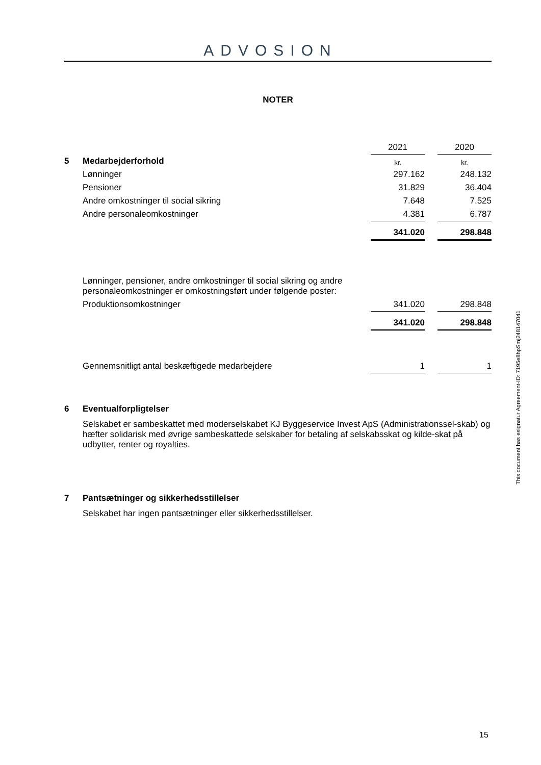ADVOSION
NOTER
| | | 2021 | | 2020 |
| 5 | Medarbejderforhold | kr. | | kr. |
| | Lønninger | 297.162 | | 248.132 |
| | Pensioner | 31.829 | | 36.404 |
| | Andre omkostninger til social sikring | 7.648 | | 7.525 |
| | Andre personaleomkostninger | 4.381 | | 6.787 |
| | | 341.020 | | 298.848 |
| | Lønninger, pensioner, andre omkostninger til social sikring og andre personaleomkostninger er omkostningsført under følgende poster: | | | |
| | Produktionsomkostninger | 341.020 | | 298.848 |
| | | 341.020 | | 298.848 |
| | Gennemsnitligt antal beskæftigede medarbejdere | 1 | | 1 |
6 Eventualforpligtelser
Selskabet er sambeskattet med moderselskabet KJ Byggeservice Invest ApS (Administrationssel-skab) og hæfter solidarisk med øvrige sambeskattede selskaber for betaling af selskabsskat og kilde-skat på udbytter, renter og royalties.
7 Pantsætninger og sikkerhedsstillelser
Selskabet har ingen pantsætninger eller sikkerhedsstillelser.
This document has esignatur Agreement-ID: 7195e8hpSmj248147041
15